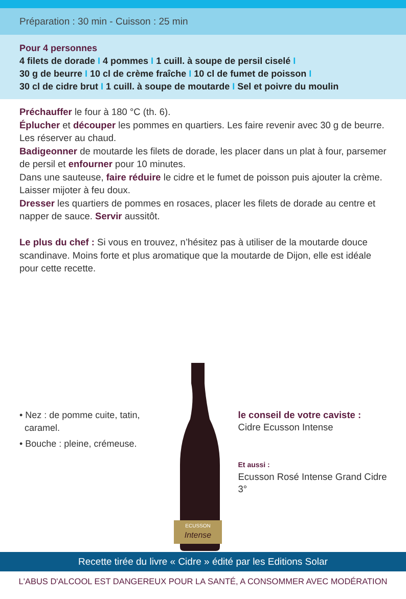Préparation : 30 min - Cuisson : 25 min
Pour 4 personnes
4 filets de dorade I 4 pommes I 1 cuill. à soupe de persil ciselé I
30 g de beurre I 10 cl de crème fraîche I 10 cl de fumet de poisson I
30 cl de cidre brut I 1 cuill. à soupe de moutarde I Sel et poivre du moulin
Préchauffer le four à 180 °C (th. 6).
Éplucher et découper les pommes en quartiers. Les faire revenir avec 30 g de beurre. Les réserver au chaud.
Badigeonner de moutarde les filets de dorade, les placer dans un plat à four, parsemer de persil et enfourner pour 10 minutes.
Dans une sauteuse, faire réduire le cidre et le fumet de poisson puis ajouter la crème. Laisser mijoter à feu doux.
Dresser les quartiers de pommes en rosaces, placer les filets de dorade au centre et napper de sauce. Servir aussitôt.
Le plus du chef : Si vous en trouvez, n’hésitez pas à utiliser de la moutarde douce scandinave. Moins forte et plus aromatique que la moutarde de Dijon, elle est idéale pour cette recette.
• Nez : de pomme cuite, tatin,
caramel.
• Bouche : pleine, crémeuse.
ECUSSON
Intense
le conseil de votre caviste :
Cidre Ecusson Intense
Et aussi :
Ecusson Rosé Intense Grand Cidre 3°
Recette tirée du livre « Cidre » édité par les Editions Solar
L'ABUS D'ALCOOL EST DANGEREUX POUR LA SANTÉ, A CONSOMMER AVEC MODÉRATION